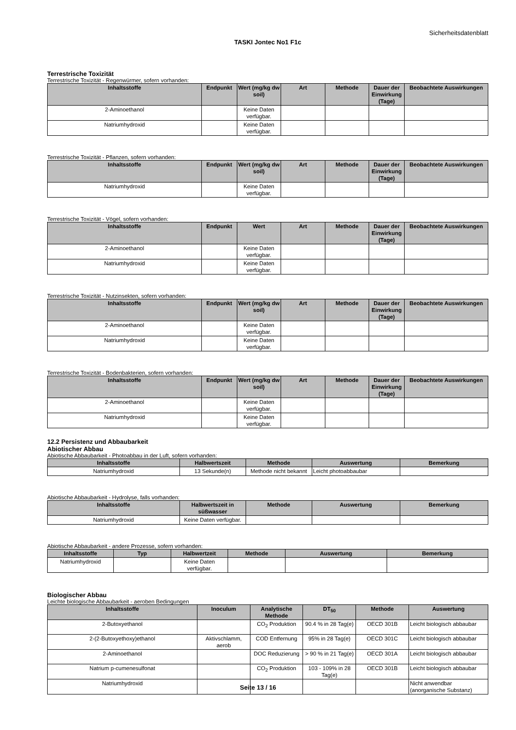Sicherheitsdatenblatt
TASKI Jontec No1 F1c
Terrestrische Toxizität
Terrestrische Toxizität - Regenwürmer, sofern vorhanden:
| Inhaltsstoffe | Endpunkt | Wert (mg/kg dw soil) | Art | Methode | Dauer der Einwirkung (Tage) | Beobachtete Auswirkungen |
| --- | --- | --- | --- | --- | --- | --- |
| 2-Aminoethanol | | Keine Daten verfügbar. | | | | |
| Natriumhydroxid | | Keine Daten verfügbar. | | | | |
Terrestrische Toxizität - Pflanzen, sofern vorhanden:
| Inhaltsstoffe | Endpunkt | Wert (mg/kg dw soil) | Art | Methode | Dauer der Einwirkung (Tage) | Beobachtete Auswirkungen |
| --- | --- | --- | --- | --- | --- | --- |
| Natriumhydroxid | | Keine Daten verfügbar. | | | | |
Terrestrische Toxizität - Vögel, sofern vorhanden:
| Inhaltsstoffe | Endpunkt | Wert | Art | Methode | Dauer der Einwirkung (Tage) | Beobachtete Auswirkungen |
| --- | --- | --- | --- | --- | --- | --- |
| 2-Aminoethanol | | Keine Daten verfügbar. | | | | |
| Natriumhydroxid | | Keine Daten verfügbar. | | | | |
Terrestrische Toxizität - Nutzinsekten, sofern vorhanden:
| Inhaltsstoffe | Endpunkt | Wert (mg/kg dw soil) | Art | Methode | Dauer der Einwirkung (Tage) | Beobachtete Auswirkungen |
| --- | --- | --- | --- | --- | --- | --- |
| 2-Aminoethanol | | Keine Daten verfügbar. | | | | |
| Natriumhydroxid | | Keine Daten verfügbar. | | | | |
Terrestrische Toxizität - Bodenbakterien, sofern vorhanden:
| Inhaltsstoffe | Endpunkt | Wert (mg/kg dw soil) | Art | Methode | Dauer der Einwirkung (Tage) | Beobachtete Auswirkungen |
| --- | --- | --- | --- | --- | --- | --- |
| 2-Aminoethanol | | Keine Daten verfügbar. | | | | |
| Natriumhydroxid | | Keine Daten verfügbar. | | | | |
12.2 Persistenz und Abbaubarkeit
Abiotischer Abbau
Abiotische Abbaubarkeit - Photoabbau in der Luft, sofern vorhanden:
| Inhaltsstoffe | Halbwertszeit | Methode | Auswertung | Bemerkung |
| --- | --- | --- | --- | --- |
| Natriumhydroxid | 13 Sekunde(n) | Methode nicht bekannt | Leicht photoabbaubar | |
Abiotische Abbaubarkeit - Hydrolyse, falls vorhanden:
| Inhaltsstoffe | Halbwertszeit in süßwasser | Methode | Auswertung | Bemerkung |
| --- | --- | --- | --- | --- |
| Natriumhydroxid | Keine Daten verfügbar. | | | |
Abiotische Abbaubarkeit - andere Prozesse, sofern vorhanden:
| Inhaltsstoffe | Typ | Halbwertzeit | Methode | Auswertung | Bemerkung |
| --- | --- | --- | --- | --- | --- |
| Natriumhydroxid | | Keine Daten verfügbar. | | | |
Biologischer Abbau
Leichte biologische Abbaubarkeit - aeroben Bedingungen
| Inhaltsstoffe | Inoculum | Analytische Methode | DT<sub>50</sub> | Methode | Auswertung |
| --- | --- | --- | --- | --- | --- |
| 2-Butoxyethanol | | CO<sub>2</sub> Produktion | 90.4 % in 28 Tag(e) | OECD 301B | Leicht biologisch abbaubar |
| 2-(2-Butoxyethoxy)ethanol | Aktivschlamm, aerob | COD Entfernung | 95% in 28 Tag(e) | OECD 301C | Leicht biologisch abbaubar |
| 2-Aminoethanol | | DOC Reduzierung | > 90 % in 21 Tag(e) | OECD 301A | Leicht biologisch abbaubar |
| Natrium p-cumenesulfonat | | CO<sub>2</sub> Produktion | 103 - 109% in 28 Tag(e) | OECD 301B | Leicht biologisch abbaubar |
| Natriumhydroxid | | | | | Nicht anwendbar (anorganische Substanz) |
Seite 13 / 16